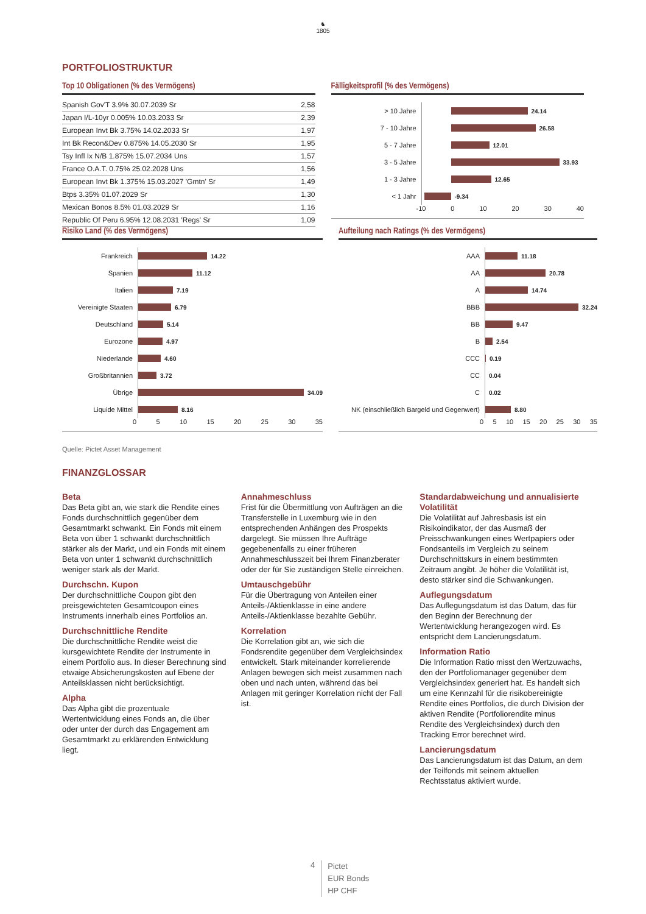♞
1805
PORTFOLIOSTRUKTUR
Top 10 Obligationen (% des Vermögens)
| Spanish Gov'T 3.9% 30.07.2039 Sr | 2,58 |
| Japan I/L-10yr 0.005% 10.03.2033 Sr | 2,39 |
| European Invt Bk 3.75% 14.02.2033 Sr | 1,97 |
| Int Bk Recon&Dev 0.875% 14.05.2030 Sr | 1,95 |
| Tsy Infl Ix N/B 1.875% 15.07.2034 Uns | 1,57 |
| France O.A.T. 0.75% 25.02.2028 Uns | 1,56 |
| European Invt Bk 1.375% 15.03.2027 'Gmtn' Sr | 1,49 |
| Btps 3.35% 01.07.2029 Sr | 1,30 |
| Mexican Bonos 8.5% 01.03.2029 Sr | 1,16 |
| Republic Of Peru 6.95% 12.08.2031 'Regs' Sr | 1,09 |
Fälligkeitsprofil (% des Vermögens)
> 10 Jahre 24.14
7 - 10 Jahre 26.58
5 - 7 Jahre 12.01
3 - 5 Jahre 33.93
1 - 3 Jahre 12.65
< 1 Jahr -9.34
-10 0 10 20 30 40
Risiko Land (% des Vermögens)
Frankreich 14.22
Spanien 11.12
Italien 7.19
Vereinigte Staaten 6.79
Deutschland 5.14
Eurozone 4.97
Niederlande 4.60
Großbritannien 3.72
Übrige 34.09
Liquide Mittel 8.16
0 5 10 15 20 25 30 35
Aufteilung nach Ratings (% des Vermögens)
AAA 11.18
AA 20.78
A 14.74
BBB 32.24
BB 9.47
B 2.54
CCC 0.19
CC 0.04
C 0.02
NK (einschließlich Bargeld und Gegenwert) 8.80
0 5 10 15 20 25 30 35
Quelle: Pictet Asset Management
FINANZGLOSSAR
Beta
Das Beta gibt an, wie stark die Rendite eines Fonds durchschnittlich gegenüber dem Gesamtmarkt schwankt. Ein Fonds mit einem Beta von über 1 schwankt durchschnittlich stärker als der Markt, und ein Fonds mit einem Beta von unter 1 schwankt durchschnittlich weniger stark als der Markt.
Durchschn. Kupon
Der durchschnittliche Coupon gibt den preisgewichteten Gesamtcoupon eines Instruments innerhalb eines Portfolios an.
Durchschnittliche Rendite
Die durchschnittliche Rendite weist die kursgewichtete Rendite der Instrumente in einem Portfolio aus. In dieser Berechnung sind etwaige Absicherungskosten auf Ebene der Anteilsklassen nicht berücksichtigt.
Alpha
Das Alpha gibt die prozentuale Wertentwicklung eines Fonds an, die über oder unter der durch das Engagement am Gesamtmarkt zu erklärenden Entwicklung liegt.
Annahmeschluss
Frist für die Übermittlung von Aufträgen an die Transferstelle in Luxemburg wie in den entsprechenden Anhängen des Prospekts dargelegt. Sie müssen Ihre Aufträge gegebenenfalls zu einer früheren Annahmeschlusszeit bei Ihrem Finanzberater oder der für Sie zuständigen Stelle einreichen.
Umtauschgebühr
Für die Übertragung von Anteilen einer Anteils-/Aktienklasse in eine andere Anteils-/Aktienklasse bezahlte Gebühr.
Korrelation
Die Korrelation gibt an, wie sich die Fondsrendite gegenüber dem Vergleichsindex entwickelt. Stark miteinander korrelierende Anlagen bewegen sich meist zusammen nach oben und nach unten, während das bei Anlagen mit geringer Korrelation nicht der Fall ist.
Standardabweichung und annualisierte Volatilität
Die Volatilität auf Jahresbasis ist ein Risikoindikator, der das Ausmaß der Preisschwankungen eines Wertpapiers oder Fondsanteils im Vergleich zu seinem Durchschnittskurs in einem bestimmten Zeitraum angibt. Je höher die Volatilität ist, desto stärker sind die Schwankungen.
Auflegungsdatum
Das Auflegungsdatum ist das Datum, das für den Beginn der Berechnung der Wertentwicklung herangezogen wird. Es entspricht dem Lancierungsdatum.
Information Ratio
Die Information Ratio misst den Wertzuwachs, den der Portfoliomanager gegenüber dem Vergleichsindex generiert hat. Es handelt sich um eine Kennzahl für die risikobereinigte Rendite eines Portfolios, die durch Division der aktiven Rendite (Portfoliorendite minus Rendite des Vergleichsindex) durch den Tracking Error berechnet wird.
Lancierungsdatum
Das Lancierungsdatum ist das Datum, an dem der Teilfonds mit seinem aktuellen Rechtsstatus aktiviert wurde.
4 Pictet
EUR Bonds
HP CHF